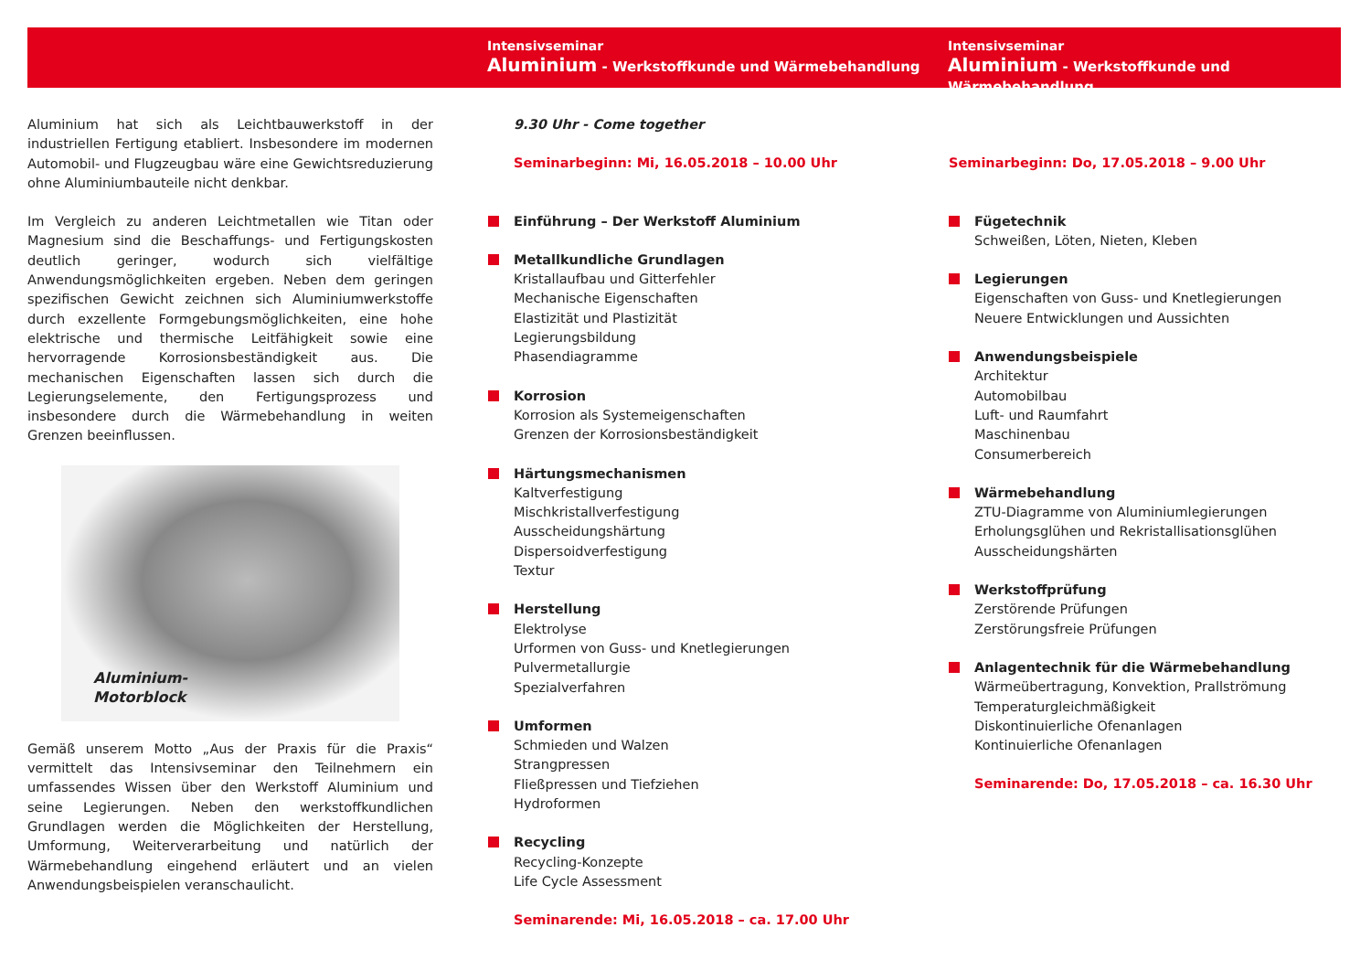Intensivseminar
Aluminium - Werkstoffkunde und Wärmebehandlung
Intensivseminar
Aluminium - Werkstoffkunde und Wärmebehandlung
Aluminium hat sich als Leichtbauwerkstoff in der industriellen Fertigung etabliert. Insbesondere im modernen Automobil- und Flugzeugbau wäre eine Gewichtsreduzierung ohne Aluminiumbauteile nicht denkbar.
Im Vergleich zu anderen Leichtmetallen wie Titan oder Magnesium sind die Beschaffungs- und Fertigungskosten deutlich geringer, wodurch sich vielfältige Anwendungsmöglichkeiten ergeben. Neben dem geringen spezifischen Gewicht zeichnen sich Aluminiumwerkstoffe durch exzellente Formgebungsmöglichkeiten, eine hohe elektrische und thermische Leitfähigkeit sowie eine hervorragende Korrosionsbeständigkeit aus. Die mechanischen Eigenschaften lassen sich durch die Legierungselemente, den Fertigungsprozess und insbesondere durch die Wärmebehandlung in weiten Grenzen beeinflussen.
Aluminium-
Motorblock
Gemäß unserem Motto „Aus der Praxis für die Praxis“ vermittelt das Intensivseminar den Teilnehmern ein umfassendes Wissen über den Werkstoff Aluminium und seine Legierungen. Neben den werkstoffkundlichen Grundlagen werden die Möglichkeiten der Herstellung, Umformung, Weiterverarbeitung und natürlich der Wärmebehandlung eingehend erläutert und an vielen Anwendungsbeispielen veranschaulicht.
9.30 Uhr - Come together
Seminarbeginn: Mi, 16.05.2018 – 10.00 Uhr
Einführung – Der Werkstoff Aluminium
Metallkundliche Grundlagen
Kristallaufbau und Gitterfehler
Mechanische Eigenschaften
Elastizität und Plastizität
Legierungsbildung
Phasendiagramme
Korrosion
Korrosion als Systemeigenschaften
Grenzen der Korrosionsbeständigkeit
Härtungsmechanismen
Kaltverfestigung
Mischkristallverfestigung
Ausscheidungshärtung
Dispersoidverfestigung
Textur
Herstellung
Elektrolyse
Urformen von Guss- und Knetlegierungen
Pulvermetallurgie
Spezialverfahren
Umformen
Schmieden und Walzen
Strangpressen
Fließpressen und Tiefziehen
Hydroformen
Recycling
Recycling-Konzepte
Life Cycle Assessment
Seminarende: Mi, 16.05.2018 – ca. 17.00 Uhr
Seminarbeginn: Do, 17.05.2018 – 9.00 Uhr
Fügetechnik
Schweißen, Löten, Nieten, Kleben
Legierungen
Eigenschaften von Guss- und Knetlegierungen
Neuere Entwicklungen und Aussichten
Anwendungsbeispiele
Architektur
Automobilbau
Luft- und Raumfahrt
Maschinenbau
Consumerbereich
Wärmebehandlung
ZTU-Diagramme von Aluminiumlegierungen
Erholungsglühen und Rekristallisationsglühen
Ausscheidungshärten
Werkstoffprüfung
Zerstörende Prüfungen
Zerstörungsfreie Prüfungen
Anlagentechnik für die Wärmebehandlung
Wärmeübertragung, Konvektion, Prallströmung
Temperaturgleichmäßigkeit
Diskontinuierliche Ofenanlagen
Kontinuierliche Ofenanlagen
Seminarende: Do, 17.05.2018 – ca. 16.30 Uhr